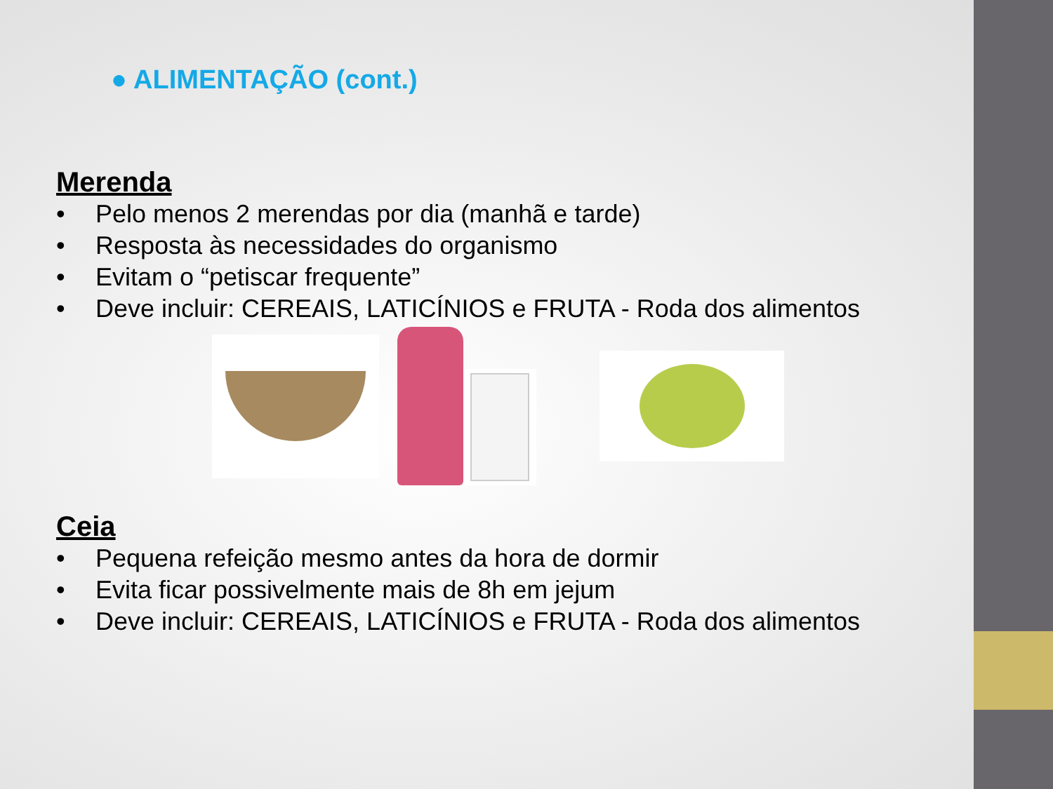● ALIMENTAÇÃO (cont.)
Merenda
• Pelo menos 2 merendas por dia (manhã e tarde)
• Resposta às necessidades do organismo
• Evitam o “petiscar frequente”
• Deve incluir: CEREAIS, LATICÍNIOS e FRUTA - Roda dos alimentos
Ceia
• Pequena refeição mesmo antes da hora de dormir
• Evita ficar possivelmente mais de 8h em jejum
• Deve incluir: CEREAIS, LATICÍNIOS e FRUTA - Roda dos alimentos